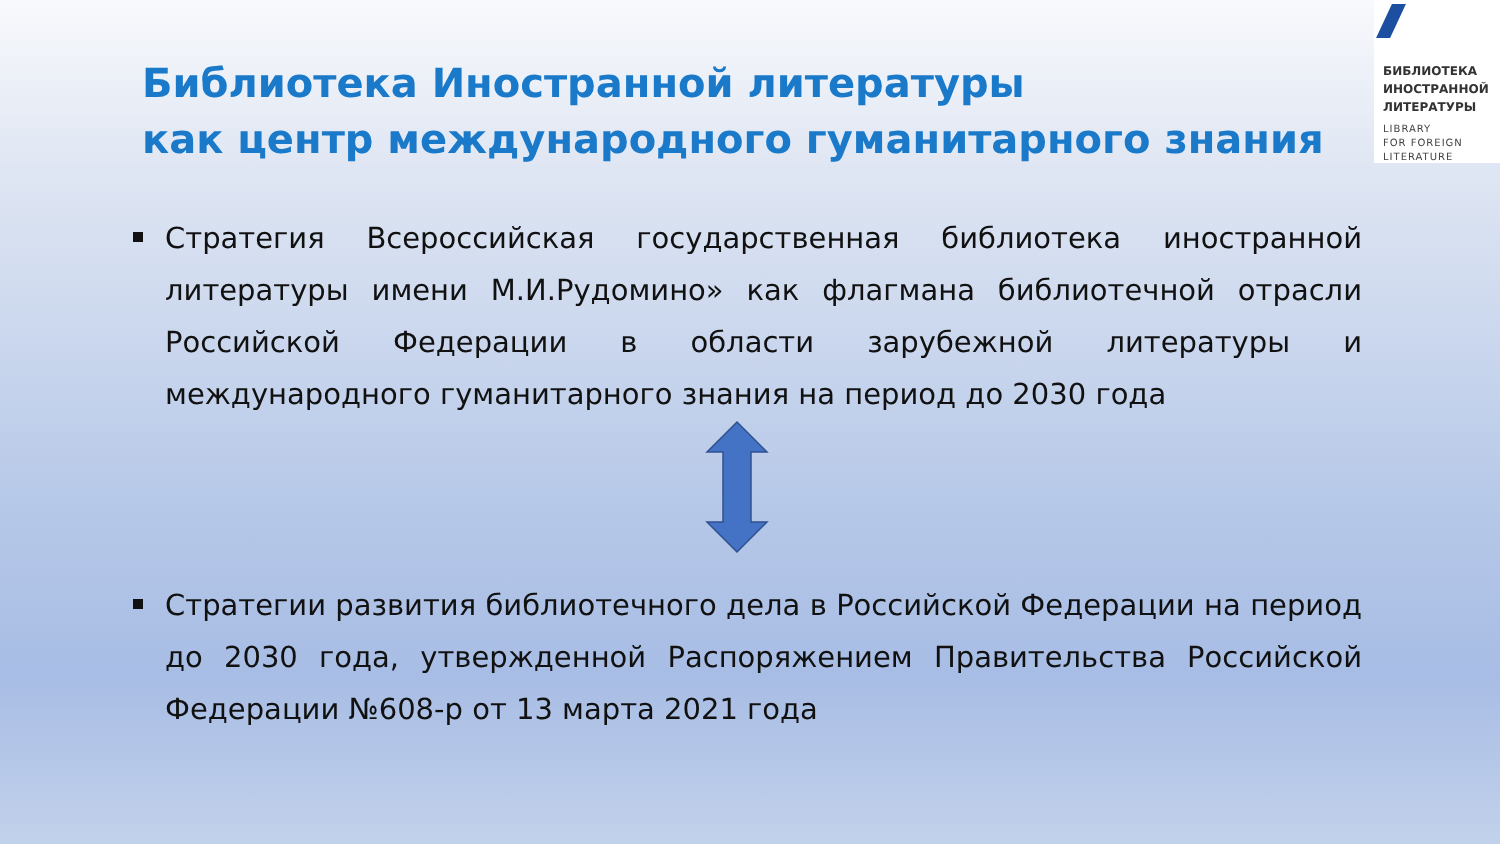БИБЛИОТЕКА
ИНОСТРАННОЙ
ЛИТЕРАТУРЫ
LIBRARY
FOR FOREIGN
LITERATURE
Библиотека Иностранной литературы
как центр международного гуманитарного знания
Стратегия Всероссийская государственная библиотека иностранной литературы имени М.И.Рудомино» как флагмана библиотечной отрасли Российской Федерации в области зарубежной литературы и международного гуманитарного знания на период до 2030 года
Стратегии развития библиотечного дела в Российской Федерации на период до 2030 года, утвержденной Распоряжением Правительства Российской Федерации №608-р от 13 марта 2021 года